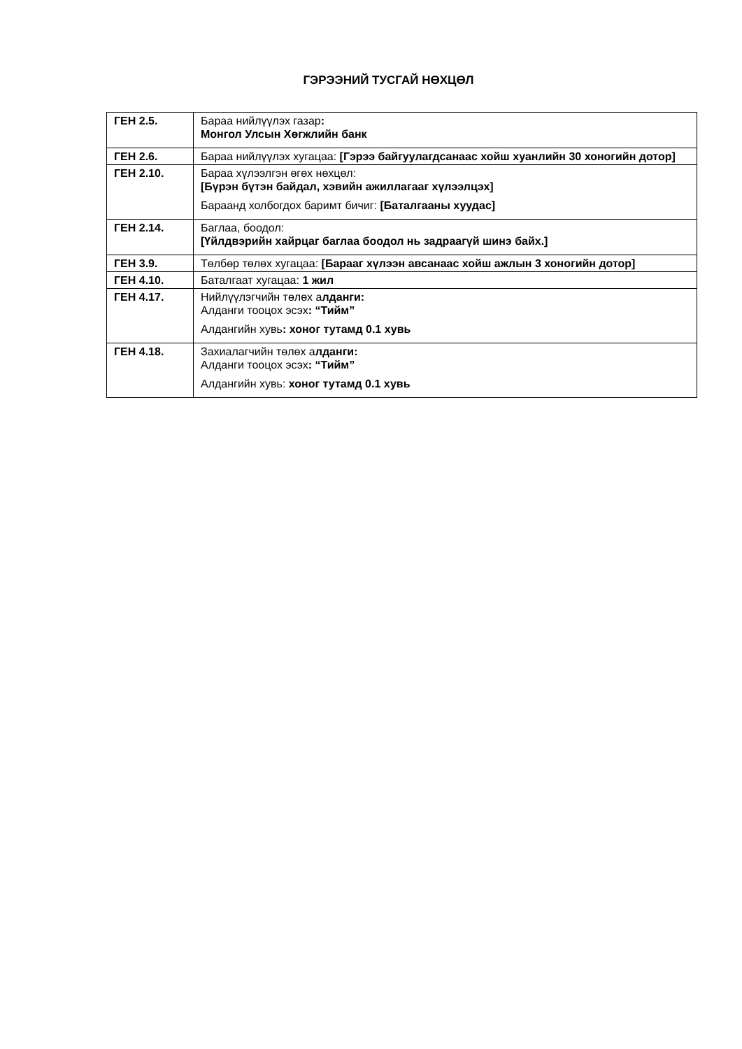ГЭРЭЭНИЙ ТУСГАЙ НӨХЦӨЛ
| ГЕН 2.5. | Бараа нийлүүлэх газар : Монгол Улсын Хөгжлийн банк |
| ГЕН 2.6. | Бараа нийлүүлэх хугацаа: [Гэрээ байгуулагдсанаас хойш хуанлийн 30 хоногийн дотор] |
| ГЕН 2.10. | Бараа хүлээлгэн өгөх нөхцөл: [Бүрэн бүтэн байдал, хэвийн ажиллагааг хүлээлцэх] Бараанд холбогдох баримт бичиг: [Баталгааны хуудас] |
| ГЕН 2.14. | Баглаа, боодол: [Үйлдвэрийн хайрцаг баглаа боодол нь задраагүй шинэ байх.] |
| ГЕН 3.9. | Төлбөр төлөх хугацаа: [Барааг хүлээн авсанаас хойш ажлын 3 хоногийн дотор] |
| ГЕН 4.10. | Баталгаат хугацаа: 1 жил |
| ГЕН 4.17. | Нийлүүлэгчийн төлөх а лданги: Алданги тооцох эсэх : “Тийм” Алдангийн хувь : хоног тутамд 0.1 хувь |
| ГЕН 4.18. | Захиалагчийн төлөх а лданги: Алданги тооцох эсэх : “Тийм” Алдангийн хувь: хоног тутамд 0.1 хувь |